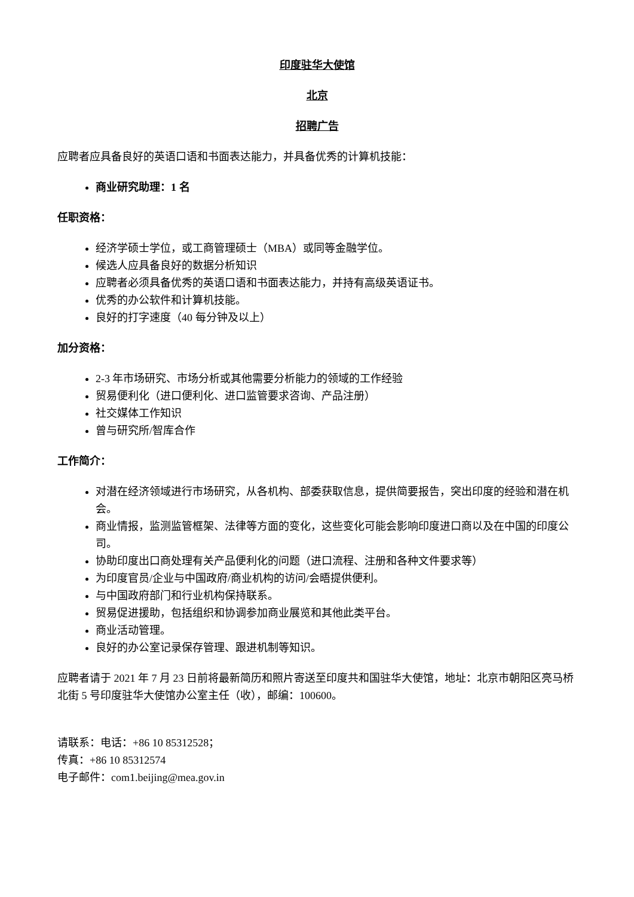印度驻华大使馆
北京
招聘广告
应聘者应具备良好的英语口语和书面表达能力，并具备优秀的计算机技能：
商业研究助理：1 名
任职资格：
经济学硕士学位，或工商管理硕士（MBA）或同等金融学位。
候选人应具备良好的数据分析知识
应聘者必须具备优秀的英语口语和书面表达能力，并持有高级英语证书。
优秀的办公软件和计算机技能。
良好的打字速度（40 每分钟及以上）
加分资格：
2-3 年市场研究、市场分析或其他需要分析能力的领域的工作经验
贸易便利化（进口便利化、进口监管要求咨询、产品注册）
社交媒体工作知识
曾与研究所/智库合作
工作简介：
对潜在经济领域进行市场研究，从各机构、部委获取信息，提供简要报告，突出印度的经验和潜在机会。
商业情报，监测监管框架、法律等方面的变化，这些变化可能会影响印度进口商以及在中国的印度公司。
协助印度出口商处理有关产品便利化的问题（进口流程、注册和各种文件要求等）
为印度官员/企业与中国政府/商业机构的访问/会晤提供便利。
与中国政府部门和行业机构保持联系。
贸易促进援助，包括组织和协调参加商业展览和其他此类平台。
商业活动管理。
良好的办公室记录保存管理、跟进机制等知识。
应聘者请于 2021 年 7 月 23 日前将最新简历和照片寄送至印度共和国驻华大使馆，地址：北京市朝阳区亮马桥北街 5 号印度驻华大使馆办公室主任（收），邮编：100600。
请联系：电话：+86 10 85312528；
传真：+86 10 85312574
电子邮件：com1.beijing@mea.gov.in